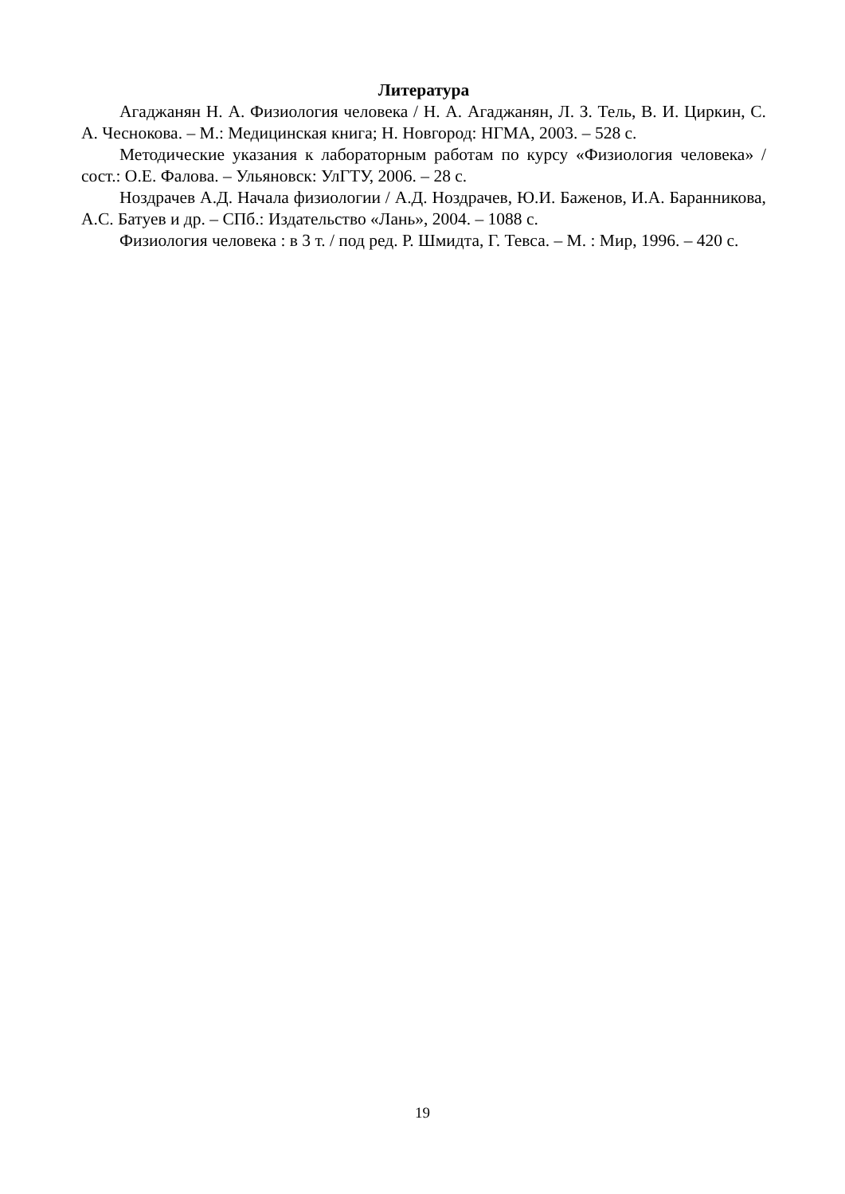Литература
Агаджанян Н. А. Физиология человека / Н. А. Агаджанян, Л. З. Тель, В. И. Циркин, С. А. Чеснокова. – М.: Медицинская книга; Н. Новгород: НГМА, 2003. – 528 с.
Методические указания к лабораторным работам по курсу «Физиология человека» / сост.: О.Е. Фалова. – Ульяновск: УлГТУ, 2006. – 28 с.
Ноздрачев А.Д. Начала физиологии / А.Д. Ноздрачев, Ю.И. Баженов, И.А. Баранникова, А.С. Батуев и др. – СПб.: Издательство «Лань», 2004. – 1088 с.
Физиология человека : в 3 т. / под ред. Р. Шмидта, Г. Тевса. – М. : Мир, 1996. – 420 с.
19